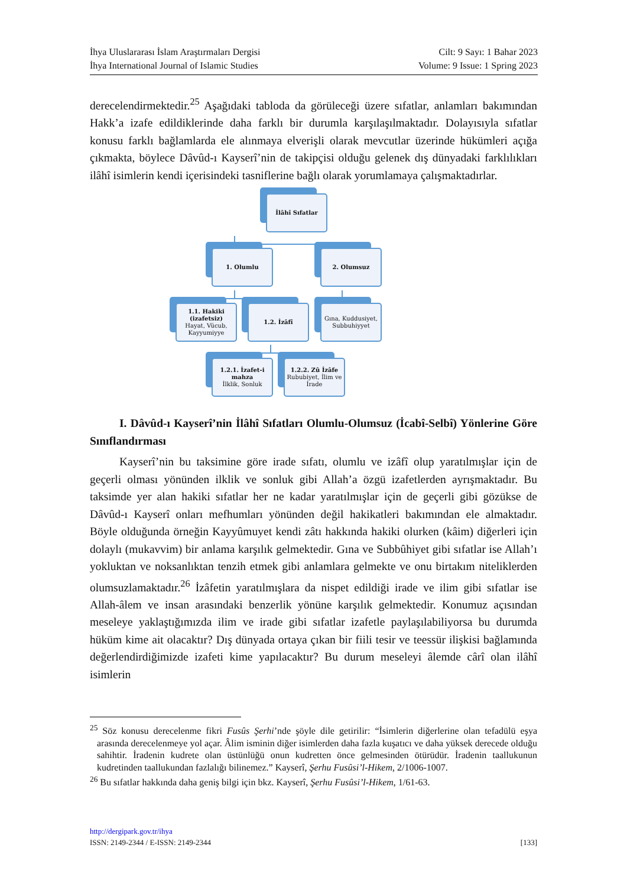İhya Uluslararası İslam Araştırmaları Dergisi
İhya International Journal of Islamic Studies
Cilt: 9 Sayı: 1 Bahar 2023
Volume: 9 Issue: 1 Spring 2023
derecelendirmektedir.<sup>25</sup> Aşağıdaki tabloda da görüleceği üzere sıfatlar, anlamları bakımından Hakk’a izafe edildiklerinde daha farklı bir durumla karşılaşılmaktadır. Dolayısıyla sıfatlar konusu farklı bağlamlarda ele alınmaya elverişli olarak mevcutlar üzerinde hükümleri açığa çıkmakta, böylece Dâvûd-ı Kayserî’nin de takipçisi olduğu gelenek dış dünyadaki farklılıkları ilâhî isimlerin kendi içerisindeki tasniflerine bağlı olarak yorumlamaya çalışmaktadırlar.
İlâhî Sıfatlar
1. Olumlu 2. Olumsuz
1.1. Hakiki (izafetsiz)
Hayat, Vücub, Kayyumiyye
1.2. İzâfî
Gına, Kuddusiyet, Subbuhiyyet
1.2.1. İzafet-i mahza
İlklik, Sonluk
1.2.2. Zû İzâfe
Rububiyet, İlim ve İrade
I. Dâvûd-ı Kayserî’nin İlâhî Sıfatları Olumlu-Olumsuz (İcabî-Selbî) Yönlerine Göre Sınıflandırması
Kayserî’nin bu taksimine göre irade sıfatı, olumlu ve izâfî olup yaratılmışlar için de geçerli olması yönünden ilklik ve sonluk gibi Allah’a özgü izafetlerden ayrışmaktadır. Bu taksimde yer alan hakiki sıfatlar her ne kadar yaratılmışlar için de geçerli gibi gözükse de Dâvûd-ı Kayserî onları mefhumları yönünden değil hakikatleri bakımından ele almaktadır. Böyle olduğunda örneğin Kayyûmuyet kendi zâtı hakkında hakiki olurken (kâim) diğerleri için dolaylı (mukavvim) bir anlama karşılık gelmektedir. Gına ve Subbûhiyet gibi sıfatlar ise Allah’ı yokluktan ve noksanlıktan tenzih etmek gibi anlamlara gelmekte ve onu birtakım niteliklerden olumsuzlamaktadır.<sup>26</sup> İzâfetin yaratılmışlara da nispet edildiği irade ve ilim gibi sıfatlar ise Allah-âlem ve insan arasındaki benzerlik yönüne karşılık gelmektedir. Konumuz açısından meseleye yaklaştığımızda ilim ve irade gibi sıfatlar izafetle paylaşılabiliyorsa bu durumda hüküm kime ait olacaktır? Dış dünyada ortaya çıkan bir fiili tesir ve teessür ilişkisi bağlamında değerlendirdiğimizde izafeti kime yapılacaktır? Bu durum meseleyi âlemde cârî olan ilâhî isimlerin
<sup>25</sup> Söz konusu derecelenme fikri Fusûs Şerhi’nde şöyle dile getirilir: “İsimlerin diğerlerine olan tefadülü eşya arasında derecelenmeye yol açar. Âlim isminin diğer isimlerden daha fazla kuşatıcı ve daha yüksek derecede olduğu sahihtir. İradenin kudrete olan üstünlüğü onun kudretten önce gelmesinden ötürüdür. İradenin taallukunun kudretinden taallukundan fazlalığı bilinemez.” Kayserî, Şerhu Fusûsi’l-Hikem, 2/1006-1007.
<sup>26</sup> Bu sıfatlar hakkında daha geniş bilgi için bkz. Kayserî, Şerhu Fusûsi’l-Hikem, 1/61-63.
http://dergipark.gov.tr/ihya
ISSN: 2149-2344 / E-ISSN: 2149-2344 [133]